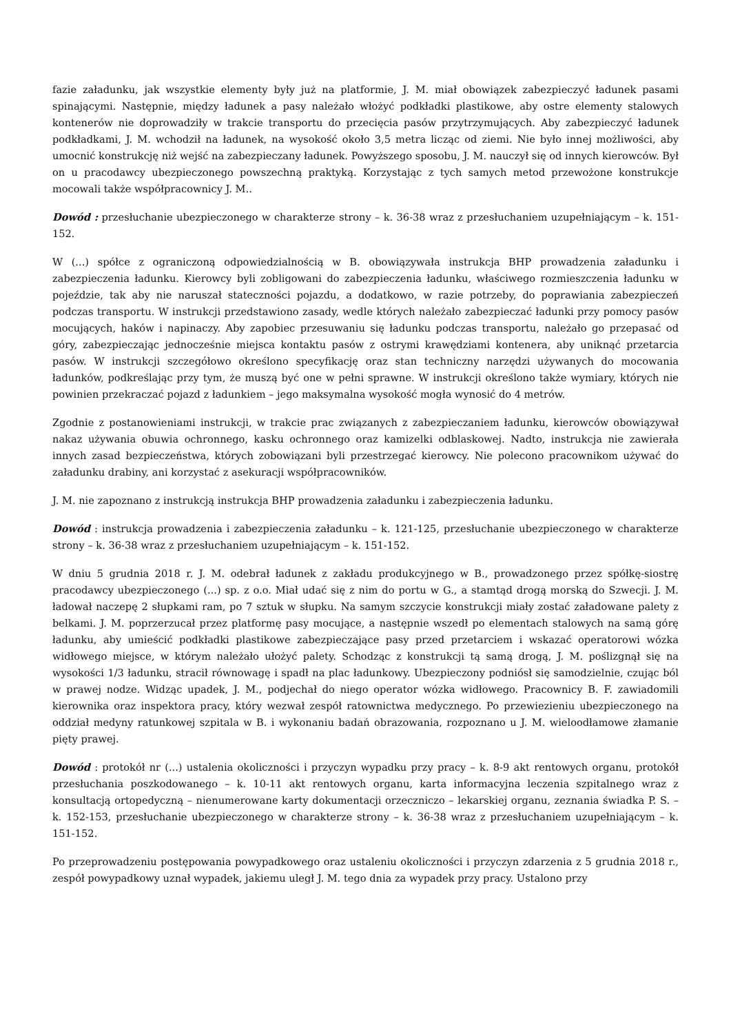fazie załadunku, jak wszystkie elementy były już na platformie, J. M. miał obowiązek zabezpieczyć ładunek pasami spinającymi. Następnie, między ładunek a pasy należało włożyć podkładki plastikowe, aby ostre elementy stalowych kontenerów nie doprowadziły w trakcie transportu do przecięcia pasów przytrzymujących. Aby zabezpieczyć ładunek podkładkami, J. M. wchodził na ładunek, na wysokość około 3,5 metra licząc od ziemi. Nie było innej możliwości, aby umocnić konstrukcję niż wejść na zabezpieczany ładunek. Powyższego sposobu, J. M. nauczył się od innych kierowców. Był on u pracodawcy ubezpieczonego powszechną praktyką. Korzystając z tych samych metod przewożone konstrukcje mocowali także współpracownicy J. M..
Dowód : przesłuchanie ubezpieczonego w charakterze strony – k. 36-38 wraz z przesłuchaniem uzupełniającym – k. 151-152.
W (...) spółce z ograniczoną odpowiedzialnością w B. obowiązywała instrukcja BHP prowadzenia załadunku i zabezpieczenia ładunku. Kierowcy byli zobligowani do zabezpieczenia ładunku, właściwego rozmieszczenia ładunku w pojeździe, tak aby nie naruszał stateczności pojazdu, a dodatkowo, w razie potrzeby, do poprawiania zabezpieczeń podczas transportu. W instrukcji przedstawiono zasady, wedle których należało zabezpieczać ładunki przy pomocy pasów mocujących, haków i napinaczy. Aby zapobiec przesuwaniu się ładunku podczas transportu, należało go przepasać od góry, zabezpieczając jednocześnie miejsca kontaktu pasów z ostrymi krawędziami kontenera, aby uniknąć przetarcia pasów. W instrukcji szczegółowo określono specyfikację oraz stan techniczny narzędzi używanych do mocowania ładunków, podkreślając przy tym, że muszą być one w pełni sprawne. W instrukcji określono także wymiary, których nie powinien przekraczać pojazd z ładunkiem – jego maksymalna wysokość mogła wynosić do 4 metrów.
Zgodnie z postanowieniami instrukcji, w trakcie prac związanych z zabezpieczaniem ładunku, kierowców obowiązywał nakaz używania obuwia ochronnego, kasku ochronnego oraz kamizelki odblaskowej. Nadto, instrukcja nie zawierała innych zasad bezpieczeństwa, których zobowiązani byli przestrzegać kierowcy. Nie polecono pracownikom używać do załadunku drabiny, ani korzystać z asekuracji współpracowników.
J. M. nie zapoznano z instrukcją instrukcja BHP prowadzenia załadunku i zabezpieczenia ładunku.
Dowód : instrukcja prowadzenia i zabezpieczenia załadunku – k. 121-125, przesłuchanie ubezpieczonego w charakterze strony – k. 36-38 wraz z przesłuchaniem uzupełniającym – k. 151-152.
W dniu 5 grudnia 2018 r. J. M. odebrał ładunek z zakładu produkcyjnego w B., prowadzonego przez spółkę-siostrę pracodawcy ubezpieczonego (...) sp. z o.o. Miał udać się z nim do portu w G., a stamtąd drogą morską do Szwecji. J. M. ładował naczepę 2 słupkami ram, po 7 sztuk w słupku. Na samym szczycie konstrukcji miały zostać załadowane palety z belkami. J. M. poprzerzucał przez platformę pasy mocujące, a następnie wszedł po elementach stalowych na samą górę ładunku, aby umieścić podkładki plastikowe zabezpieczające pasy przed przetarciem i wskazać operatorowi wózka widłowego miejsce, w którym należało ułożyć palety. Schodząc z konstrukcji tą samą drogą, J. M. poślizgnął się na wysokości 1/3 ładunku, stracił równowagę i spadł na plac ładunkowy. Ubezpieczony podniósł się samodzielnie, czując ból w prawej nodze. Widząc upadek, J. M., podjechał do niego operator wózka widłowego. Pracownicy B. F. zawiadomili kierownika oraz inspektora pracy, który wezwał zespół ratownictwa medycznego. Po przewiezieniu ubezpieczonego na oddział medyny ratunkowej szpitala w B. i wykonaniu badań obrazowania, rozpoznano u J. M. wieloodłamowe złamanie pięty prawej.
Dowód : protokół nr (...) ustalenia okoliczności i przyczyn wypadku przy pracy – k. 8-9 akt rentowych organu, protokół przesłuchania poszkodowanego – k. 10-11 akt rentowych organu, karta informacyjna leczenia szpitalnego wraz z konsultacją ortopedyczną – nienumerowane karty dokumentacji orzeczniczo – lekarskiej organu, zeznania świadka P. S. – k. 152-153, przesłuchanie ubezpieczonego w charakterze strony – k. 36-38 wraz z przesłuchaniem uzupełniającym – k. 151-152.
Po przeprowadzeniu postępowania powypadkowego oraz ustaleniu okoliczności i przyczyn zdarzenia z 5 grudnia 2018 r., zespół powypadkowy uznał wypadek, jakiemu uległ J. M. tego dnia za wypadek przy pracy. Ustalono przy